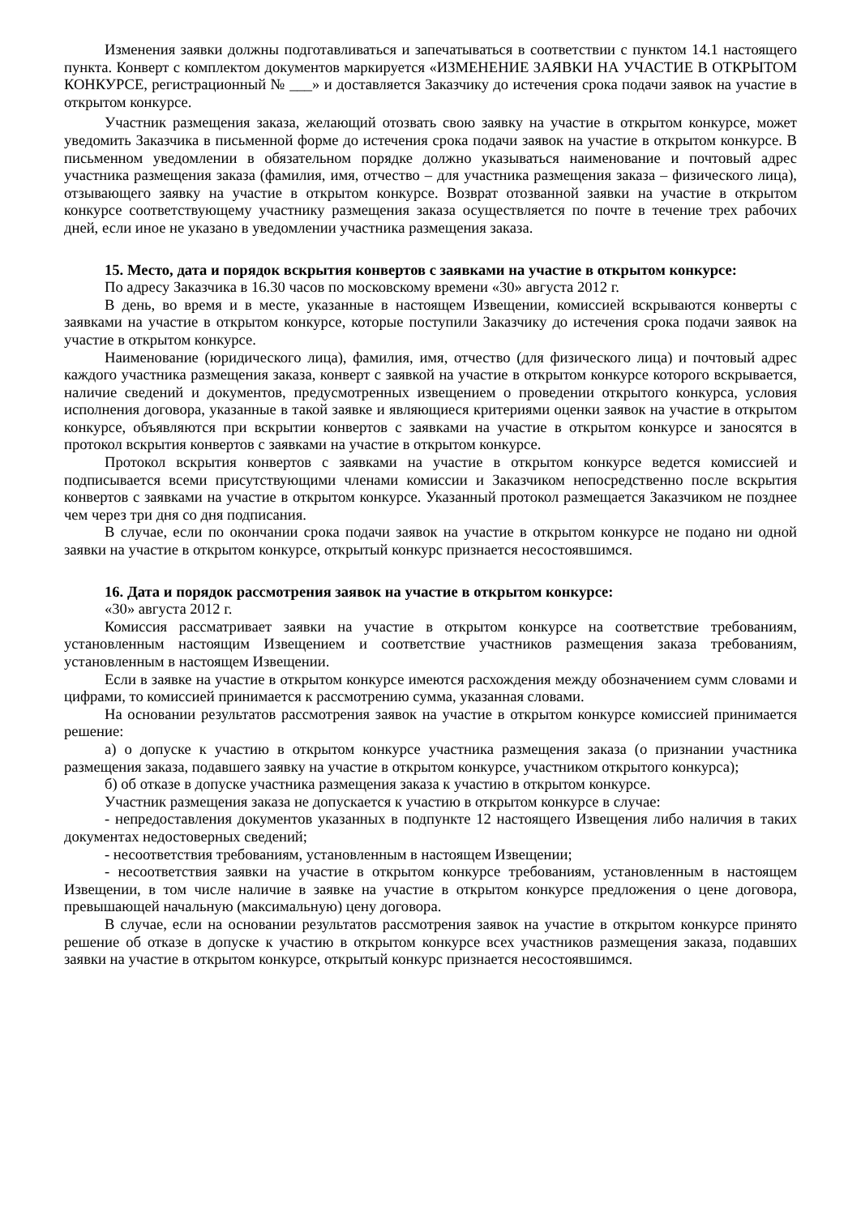Изменения заявки должны подготавливаться и запечатываться в соответствии с пунктом 14.1 настоящего пункта. Конверт с комплектом документов маркируется «ИЗМЕНЕНИЕ ЗАЯВКИ НА УЧАСТИЕ В ОТКРЫТОМ КОНКУРСЕ, регистрационный № ___» и доставляется Заказчику до истечения срока подачи заявок на участие в открытом конкурсе.
Участник размещения заказа, желающий отозвать свою заявку на участие в открытом конкурсе, может уведомить Заказчика в письменной форме до истечения срока подачи заявок на участие в открытом конкурсе. В письменном уведомлении в обязательном порядке должно указываться наименование и почтовый адрес участника размещения заказа (фамилия, имя, отчество – для участника размещения заказа – физического лица), отзывающего заявку на участие в открытом конкурсе. Возврат отозванной заявки на участие в открытом конкурсе соответствующему участнику размещения заказа осуществляется по почте в течение трех рабочих дней, если иное не указано в уведомлении участника размещения заказа.
15. Место, дата и порядок вскрытия конвертов с заявками на участие в открытом конкурсе:
По адресу Заказчика в 16.30 часов по московскому времени «30» августа 2012 г.
В день, во время и в месте, указанные в настоящем Извещении, комиссией вскрываются конверты с заявками на участие в открытом конкурсе, которые поступили Заказчику до истечения срока подачи заявок на участие в открытом конкурсе.
Наименование (юридического лица), фамилия, имя, отчество (для физического лица) и почтовый адрес каждого участника размещения заказа, конверт с заявкой на участие в открытом конкурсе которого вскрывается, наличие сведений и документов, предусмотренных извещением о проведении открытого конкурса, условия исполнения договора, указанные в такой заявке и являющиеся критериями оценки заявок на участие в открытом конкурсе, объявляются при вскрытии конвертов с заявками на участие в открытом конкурсе и заносятся в протокол вскрытия конвертов с заявками на участие в открытом конкурсе.
Протокол вскрытия конвертов с заявками на участие в открытом конкурсе ведется комиссией и подписывается всеми присутствующими членами комиссии и Заказчиком непосредственно после вскрытия конвертов с заявками на участие в открытом конкурсе. Указанный протокол размещается Заказчиком не позднее чем через три дня со дня подписания.
В случае, если по окончании срока подачи заявок на участие в открытом конкурсе не подано ни одной заявки на участие в открытом конкурсе, открытый конкурс признается несостоявшимся.
16. Дата и порядок рассмотрения заявок на участие в открытом конкурсе:
«30» августа 2012 г.
Комиссия рассматривает заявки на участие в открытом конкурсе на соответствие требованиям, установленным настоящим Извещением и соответствие участников размещения заказа требованиям, установленным в настоящем Извещении.
Если в заявке на участие в открытом конкурсе имеются расхождения между обозначением сумм словами и цифрами, то комиссией принимается к рассмотрению сумма, указанная словами.
На основании результатов рассмотрения заявок на участие в открытом конкурсе комиссией принимается решение:
а) о допуске к участию в открытом конкурсе участника размещения заказа (о признании участника размещения заказа, подавшего заявку на участие в открытом конкурсе, участником открытого конкурса);
б) об отказе в допуске участника размещения заказа к участию в открытом конкурсе.
Участник размещения заказа не допускается к участию в открытом конкурсе в случае:
- непредоставления документов указанных в подпункте 12 настоящего Извещения либо наличия в таких документах недостоверных сведений;
- несоответствия требованиям, установленным в настоящем Извещении;
- несоответствия заявки на участие в открытом конкурсе требованиям, установленным в настоящем Извещении, в том числе наличие в заявке на участие в открытом конкурсе предложения о цене договора, превышающей начальную (максимальную) цену договора.
В случае, если на основании результатов рассмотрения заявок на участие в открытом конкурсе принято решение об отказе в допуске к участию в открытом конкурсе всех участников размещения заказа, подавших заявки на участие в открытом конкурсе, открытый конкурс признается несостоявшимся.